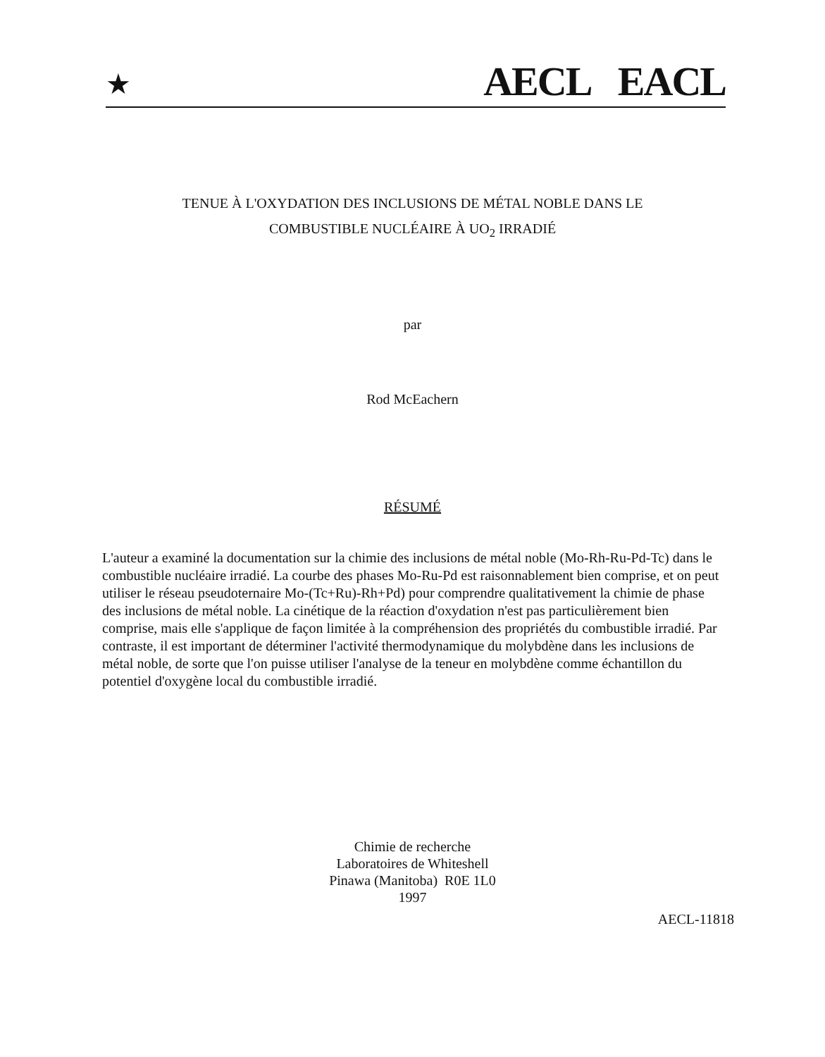★ AECL EACL
TENUE À L'OXYDATION DES INCLUSIONS DE MÉTAL NOBLE DANS LE
COMBUSTIBLE NUCLÉAIRE À UO<sub>2</sub> IRRADIÉ
par
Rod McEachern
RÉSUMÉ
L'auteur a examiné la documentation sur la chimie des inclusions de métal noble (Mo-Rh-Ru-Pd-Tc) dans le combustible nucléaire irradié. La courbe des phases Mo-Ru-Pd est raisonnablement bien comprise, et on peut utiliser le réseau pseudoternaire Mo-(Tc+Ru)-Rh+Pd) pour comprendre qualitativement la chimie de phase des inclusions de métal noble. La cinétique de la réaction d'oxydation n'est pas particulièrement bien comprise, mais elle s'applique de façon limitée à la compréhension des propriétés du combustible irradié. Par contraste, il est important de déterminer l'activité thermodynamique du molybdène dans les inclusions de métal noble, de sorte que l'on puisse utiliser l'analyse de la teneur en molybdène comme échantillon du potentiel d'oxygène local du combustible irradié.
Chimie de recherche
Laboratoires de Whiteshell
Pinawa (Manitoba) R0E 1L0
1997
AECL-11818